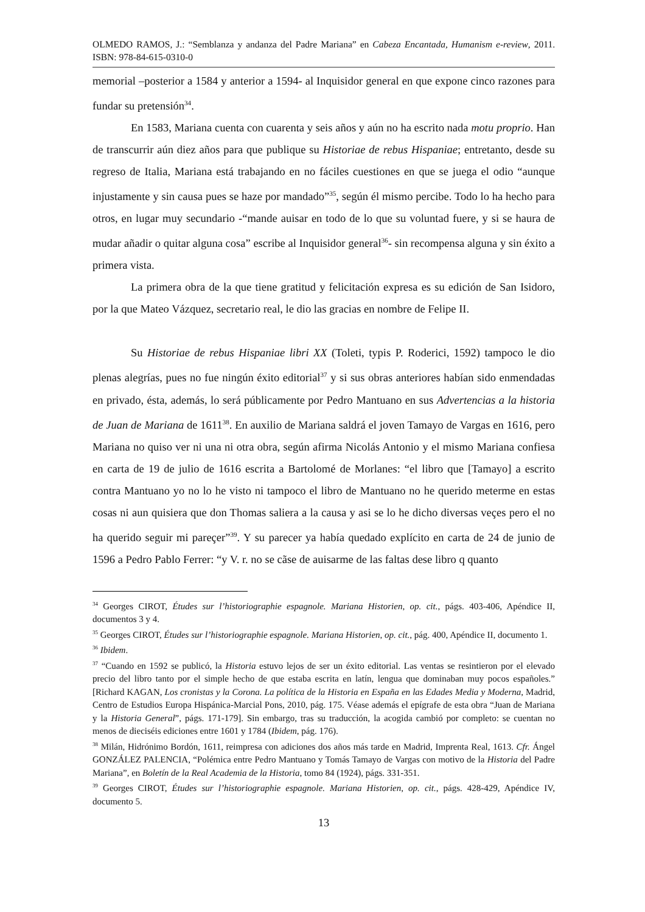OLMEDO RAMOS, J.: “Semblanza y andanza del Padre Mariana” en Cabeza Encantada, Humanism e-review, 2011. ISBN: 978-84-615-0310-0
memorial –posterior a 1584 y anterior a 1594- al Inquisidor general en que expone cinco razones para fundar su pretensión<sup>34</sup>.
En 1583, Mariana cuenta con cuarenta y seis años y aún no ha escrito nada motu proprio. Han de transcurrir aún diez años para que publique su Historiae de rebus Hispaniae; entretanto, desde su regreso de Italia, Mariana está trabajando en no fáciles cuestiones en que se juega el odio “aunque injustamente y sin causa pues se haze por mandado”<sup>35</sup>, según él mismo percibe. Todo lo ha hecho para otros, en lugar muy secundario -“mande auisar en todo de lo que su voluntad fuere, y si se haura de mudar añadir o quitar alguna cosa” escribe al Inquisidor general<sup>36</sup>- sin recompensa alguna y sin éxito a primera vista.
La primera obra de la que tiene gratitud y felicitación expresa es su edición de San Isidoro, por la que Mateo Vázquez, secretario real, le dio las gracias en nombre de Felipe II.
Su Historiae de rebus Hispaniae libri XX (Toleti, typis P. Roderici, 1592) tampoco le dio plenas alegrías, pues no fue ningún éxito editorial<sup>37</sup> y si sus obras anteriores habían sido enmendadas en privado, ésta, además, lo será públicamente por Pedro Mantuano en sus Advertencias a la historia de Juan de Mariana de 1611<sup>38</sup>. En auxilio de Mariana saldrá el joven Tamayo de Vargas en 1616, pero Mariana no quiso ver ni una ni otra obra, según afirma Nicolás Antonio y el mismo Mariana confiesa en carta de 19 de julio de 1616 escrita a Bartolomé de Morlanes: “el libro que [Tamayo] a escrito contra Mantuano yo no lo he visto ni tampoco el libro de Mantuano no he querido meterme en estas cosas ni aun quisiera que don Thomas saliera a la causa y asi se lo he dicho diversas veçes pero el no ha querido seguir mi pareçer”<sup>39</sup>. Y su parecer ya había quedado explícito en carta de 24 de junio de 1596 a Pedro Pablo Ferrer: “y V. r. no se cãse de auisarme de las faltas dese libro q quanto
<sup>34</sup> Georges CIROT, Études sur l’historiographie espagnole. Mariana Historien, op. cit., págs. 403-406, Apéndice II, documentos 3 y 4.
<sup>35</sup> Georges CIROT, Études sur l’historiographie espagnole. Mariana Historien, op. cit., pág. 400, Apéndice II, documento 1.
<sup>36</sup> Ibidem.
<sup>37</sup> “Cuando en 1592 se publicó, la Historia estuvo lejos de ser un éxito editorial. Las ventas se resintieron por el elevado precio del libro tanto por el simple hecho de que estaba escrita en latín, lengua que dominaban muy pocos españoles.” [Richard KAGAN, Los cronistas y la Corona. La política de la Historia en España en las Edades Media y Moderna, Madrid, Centro de Estudios Europa Hispánica-Marcial Pons, 2010, pág. 175. Véase además el epígrafe de esta obra “Juan de Mariana y la Historia General”, págs. 171-179]. Sin embargo, tras su traducción, la acogida cambió por completo: se cuentan no menos de dieciséis ediciones entre 1601 y 1784 (Ibidem, pág. 176).
<sup>38</sup> Milán, Hidrónimo Bordón, 1611, reimpresa con adiciones dos años más tarde en Madrid, Imprenta Real, 1613. Cfr. Ángel GONZÁLEZ PALENCIA, “Polémica entre Pedro Mantuano y Tomás Tamayo de Vargas con motivo de la Historia del Padre Mariana”, en Boletín de la Real Academia de la Historia, tomo 84 (1924), págs. 331-351.
<sup>39</sup> Georges CIROT, Études sur l’historiographie espagnole. Mariana Historien, op. cit., págs. 428-429, Apéndice IV, documento 5.
13